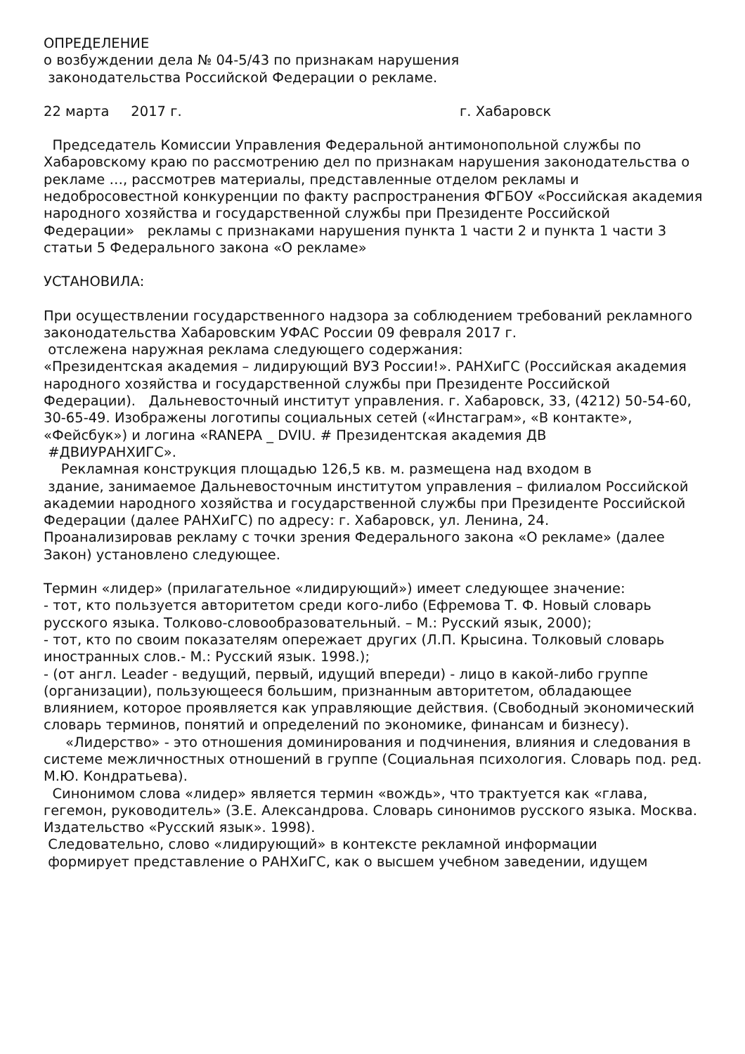ОПРЕДЕЛЕНИЕ
о возбуждении дела № 04-5/43 по признакам нарушения
законодательства Российской Федерации о рекламе.
22 марта 2017 г. г. Хабаровск
Председатель Комиссии Управления Федеральной антимонопольной службы по Хабаровскому краю по рассмотрению дел по признакам нарушения законодательства о рекламе …, рассмотрев материалы, представленные отделом рекламы и недобросовестной конкуренции по факту распространения ФГБОУ «Российская академия народного хозяйства и государственной службы при Президенте Российской Федерации» рекламы с признаками нарушения пункта 1 части 2 и пункта 1 части 3 статьи 5 Федерального закона «О рекламе»
УСТАНОВИЛА:
При осуществлении государственного надзора за соблюдением требований рекламного законодательства Хабаровским УФАС России 09 февраля 2017 г.
отслежена наружная реклама следующего содержания:
«Президентская академия – лидирующий ВУЗ России!». РАНХиГС (Российская академия народного хозяйства и государственной службы при Президенте Российской Федерации). Дальневосточный институт управления. г. Хабаровск, 33, (4212) 50-54-60, 30-65-49. Изображены логотипы социальных сетей («Инстаграм», «В контакте», «Фейсбук») и логина «RANEPA _ DVIU. # Президентская академия ДВ
#ДВИУРАНХИГС».
Рекламная конструкция площадью 126,5 кв. м. размещена над входом в
здание, занимаемое Дальневосточным институтом управления – филиалом Российской академии народного хозяйства и государственной службы при Президенте Российской Федерации (далее РАНХиГС) по адресу: г. Хабаровск, ул. Ленина, 24.
Проанализировав рекламу с точки зрения Федерального закона «О рекламе» (далее Закон) установлено следующее.
Термин «лидер» (прилагательное «лидирующий») имеет следующее значение:
- тот, кто пользуется авторитетом среди кого-либо (Ефремова Т. Ф. Новый словарь русского языка. Толково-словообразовательный. – М.: Русский язык, 2000);
- тот, кто по своим показателям опережает других (Л.П. Крысина. Толковый словарь иностранных слов.- М.: Русский язык. 1998.);
- (от англ. Leader - ведущий, первый, идущий впереди) - лицо в какой-либо группе (организации), пользующееся большим, признанным авторитетом, обладающее влиянием, которое проявляется как управляющие действия. (Свободный экономический словарь терминов, понятий и определений по экономике, финансам и бизнесу).
«Лидерство» - это отношения доминирования и подчинения, влияния и следования в системе межличностных отношений в группе (Социальная психология. Словарь под. ред. М.Ю. Кондратьева).
Синонимом слова «лидер» является термин «вождь», что трактуется как «глава, гегемон, руководитель» (З.Е. Александрова. Словарь синонимов русского языка. Москва. Издательство «Русский язык». 1998).
Следовательно, слово «лидирующий» в контексте рекламной информации
формирует представление о РАНХиГС, как о высшем учебном заведении, идущем